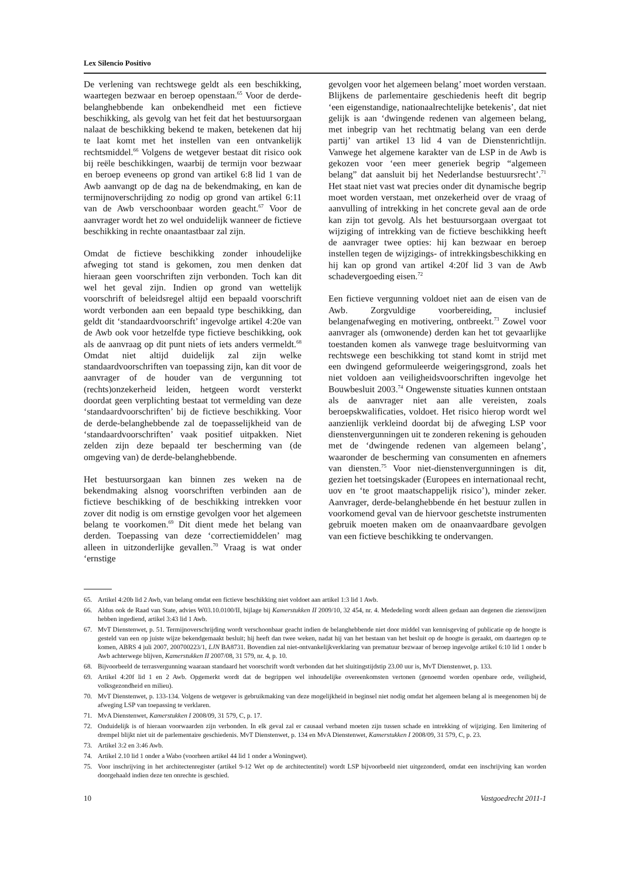Lex Silencio Positivo
De verlening van rechtswege geldt als een beschikking, waartegen bezwaar en beroep openstaan.<sup>65</sup> Voor de derde-belanghebbende kan onbekendheid met een fictieve beschikking, als gevolg van het feit dat het bestuursorgaan nalaat de beschikking bekend te maken, betekenen dat hij te laat komt met het instellen van een ontvankelijk rechtsmiddel.<sup>66</sup> Volgens de wetgever bestaat dit risico ook bij reële beschikkingen, waarbij de termijn voor bezwaar en beroep eveneens op grond van artikel 6:8 lid 1 van de Awb aanvangt op de dag na de bekendmaking, en kan de termijnoverschrijding zo nodig op grond van artikel 6:11 van de Awb verschoonbaar worden geacht.<sup>67</sup> Voor de aanvrager wordt het zo wel onduidelijk wanneer de fictieve beschikking in rechte onaantastbaar zal zijn.
Omdat de fictieve beschikking zonder inhoudelijke afweging tot stand is gekomen, zou men denken dat hieraan geen voorschriften zijn verbonden. Toch kan dit wel het geval zijn. Indien op grond van wettelijk voorschrift of beleidsregel altijd een bepaald voorschrift wordt verbonden aan een bepaald type beschikking, dan geldt dit ‘standaardvoorschrift’ ingevolge artikel 4:20e van de Awb ook voor hetzelfde type fictieve beschikking, ook als de aanvraag op dit punt niets of iets anders vermeldt.<sup>68</sup> Omdat niet altijd duidelijk zal zijn welke standaardvoorschriften van toepassing zijn, kan dit voor de aanvrager of de houder van de vergunning tot (rechts)onzekerheid leiden, hetgeen wordt versterkt doordat geen verplichting bestaat tot vermelding van deze ‘standaardvoorschriften’ bij de fictieve beschikking. Voor de derde-belanghebbende zal de toepasselijkheid van de ‘standaardvoorschriften’ vaak positief uitpakken. Niet zelden zijn deze bepaald ter bescherming van (de omgeving van) de derde-belanghebbende.
Het bestuursorgaan kan binnen zes weken na de bekendmaking alsnog voorschriften verbinden aan de fictieve beschikking of de beschikking intrekken voor zover dit nodig is om ernstige gevolgen voor het algemeen belang te voorkomen.<sup>69</sup> Dit dient mede het belang van derden. Toepassing van deze ‘correctiemiddelen’ mag alleen in uitzonderlijke gevallen.<sup>70</sup> Vraag is wat onder ‘ernstige
gevolgen voor het algemeen belang’ moet worden verstaan. Blijkens de parlementaire geschiedenis heeft dit begrip ‘een eigenstandige, nationaalrechtelijke betekenis’, dat niet gelijk is aan ‘dwingende redenen van algemeen belang, met inbegrip van het rechtmatig belang van een derde partij’ van artikel 13 lid 4 van de Dienstenrichtlijn. Vanwege het algemene karakter van de LSP in de Awb is gekozen voor ‘een meer generiek begrip “algemeen belang” dat aansluit bij het Nederlandse bestuursrecht’.<sup>71</sup> Het staat niet vast wat precies onder dit dynamische begrip moet worden verstaan, met onzekerheid over de vraag of aanvulling of intrekking in het concrete geval aan de orde kan zijn tot gevolg. Als het bestuursorgaan overgaat tot wijziging of intrekking van de fictieve beschikking heeft de aanvrager twee opties: hij kan bezwaar en beroep instellen tegen de wijzigings- of intrekkingsbeschikking en hij kan op grond van artikel 4:20f lid 3 van de Awb schadevergoeding eisen.<sup>72</sup>
Een fictieve vergunning voldoet niet aan de eisen van de Awb. Zorgvuldige voorbereiding, inclusief belangenafweging en motivering, ontbreekt.<sup>73</sup> Zowel voor aanvrager als (omwonende) derden kan het tot gevaarlijke toestanden komen als vanwege trage besluitvorming van rechtswege een beschikking tot stand komt in strijd met een dwingend geformuleerde weigeringsgrond, zoals het niet voldoen aan veiligheidsvoorschriften ingevolge het Bouwbesluit 2003.<sup>74</sup> Ongewenste situaties kunnen ontstaan als de aanvrager niet aan alle vereisten, zoals beroepskwalificaties, voldoet. Het risico hierop wordt wel aanzienlijk verkleind doordat bij de afweging LSP voor dienstenvergunningen uit te zonderen rekening is gehouden met de ‘dwingende redenen van algemeen belang’, waaronder de bescherming van consumenten en afnemers van diensten.<sup>75</sup> Voor niet-dienstenvergunningen is dit, gezien het toetsingskader (Europees en internationaal recht, uov en ‘te groot maatschappelijk risico’), minder zeker. Aanvrager, derde-belanghebbende én het bestuur zullen in voorkomend geval van de hiervoor geschetste instrumenten gebruik moeten maken om de onaanvaardbare gevolgen van een fictieve beschikking te ondervangen.
65. Artikel 4:20b lid 2 Awb, van belang omdat een fictieve beschikking niet voldoet aan artikel 1:3 lid 1 Awb.
66. Aldus ook de Raad van State, advies W03.10.0100/II, bijlage bij Kamerstukken II 2009/10, 32 454, nr. 4. Mededeling wordt alleen gedaan aan degenen die zienswijzen hebben ingediend, artikel 3:43 lid 1 Awb.
67. MvT Dienstenwet, p. 51. Termijnoverschrijding wordt verschoonbaar geacht indien de belanghebbende niet door middel van kennisgeving of publicatie op de hoogte is gesteld van een op juiste wijze bekendgemaakt besluit; hij heeft dan twee weken, nadat hij van het bestaan van het besluit op de hoogte is geraakt, om daartegen op te komen, ABRS 4 juli 2007, 200700223/1, LJN BA8731. Bovendien zal niet-ontvankelijkverklaring van prematuur bezwaar of beroep ingevolge artikel 6:10 lid 1 onder b Awb achterwege blijven, Kamerstukken II 2007/08, 31 579, nr. 4, p. 10.
68. Bijvoorbeeld de terrasvergunning waaraan standaard het voorschrift wordt verbonden dat het sluitingstijdstip 23.00 uur is, MvT Dienstenwet, p. 133.
69. Artikel 4:20f lid 1 en 2 Awb. Opgemerkt wordt dat de begrippen wel inhoudelijke overeenkomsten vertonen (genoemd worden openbare orde, veiligheid, volksgezondheid en milieu).
70. MvT Dienstenwet, p. 133-134. Volgens de wetgever is gebruikmaking van deze mogelijkheid in beginsel niet nodig omdat het algemeen belang al is meegenomen bij de afweging LSP van toepassing te verklaren.
71. MvA Dienstenwet, Kamerstukken I 2008/09, 31 579, C, p. 17.
72. Onduidelijk is of hieraan voorwaarden zijn verbonden. In elk geval zal er causaal verband moeten zijn tussen schade en intrekking of wijziging. Een limitering of drempel blijkt niet uit de parlementaire geschiedenis. MvT Dienstenwet, p. 134 en MvA Dienstenwet, Kamerstukken I 2008/09, 31 579, C, p. 23.
73. Artikel 3:2 en 3:46 Awb.
74. Artikel 2.10 lid 1 onder a Wabo (voorheen artikel 44 lid 1 onder a Woningwet).
75. Voor inschrijving in het architectenregister (artikel 9-12 Wet op de architectentitel) wordt LSP bijvoorbeeld niet uitgezonderd, omdat een inschrijving kan worden doorgehaald indien deze ten onrechte is geschied.
10 Vastgoedrecht 2011-1